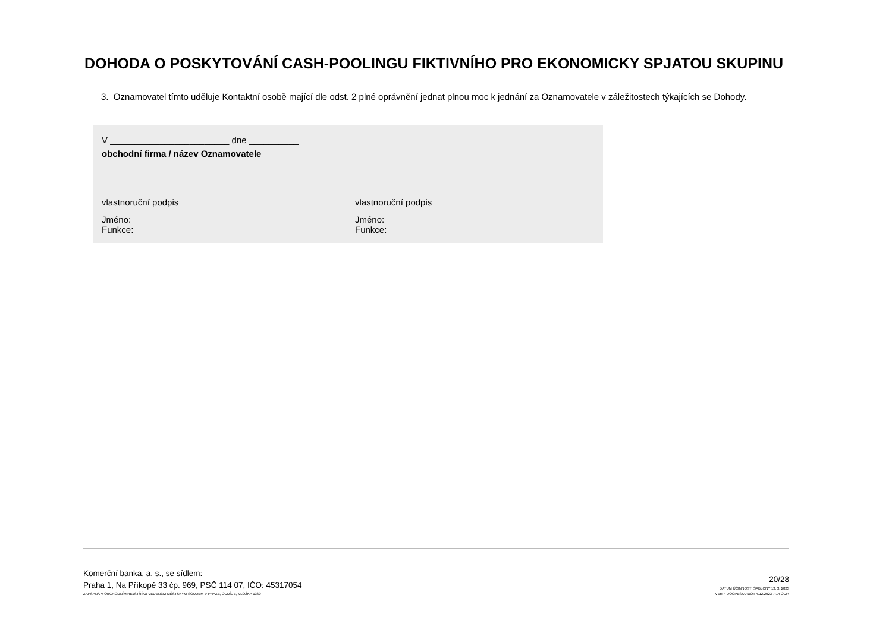DOHODA O POSKYTOVÁNÍ CASH-POOLINGU FIKTIVNÍHO PRO EKONOMICKY SPJATOU SKUPINU
3. Oznamovatel tímto uděluje Kontaktní osobě mající dle odst. 2 plné oprávnění jednat plnou moc k jednání za Oznamovatele v záležitostech týkajících se Dohody.
V ________________________ dne __________
obchodní firma / název Oznamovatele
vlastnoruční podpis
Jméno:
Funkce:
vlastnoruční podpis
Jméno:
Funkce:
Komerční banka, a. s., se sídlem:
Praha 1, Na Příkopě 33 čp. 969, PSČ 114 07, IČO: 45317054
ZAPSANÁ V OBCHODNÍM REJSTŘÍKU VEDENÉM MĚSTSKÝM SOUDEM V PRAZE, ODDÍL B, VLOŽKA 1360
20/28
DATUM ÚČINNOSTI ŠABLONY 13. 3. 2023
VER F DOCPESKU.DOT 4.12.2023 7:14 ODP.